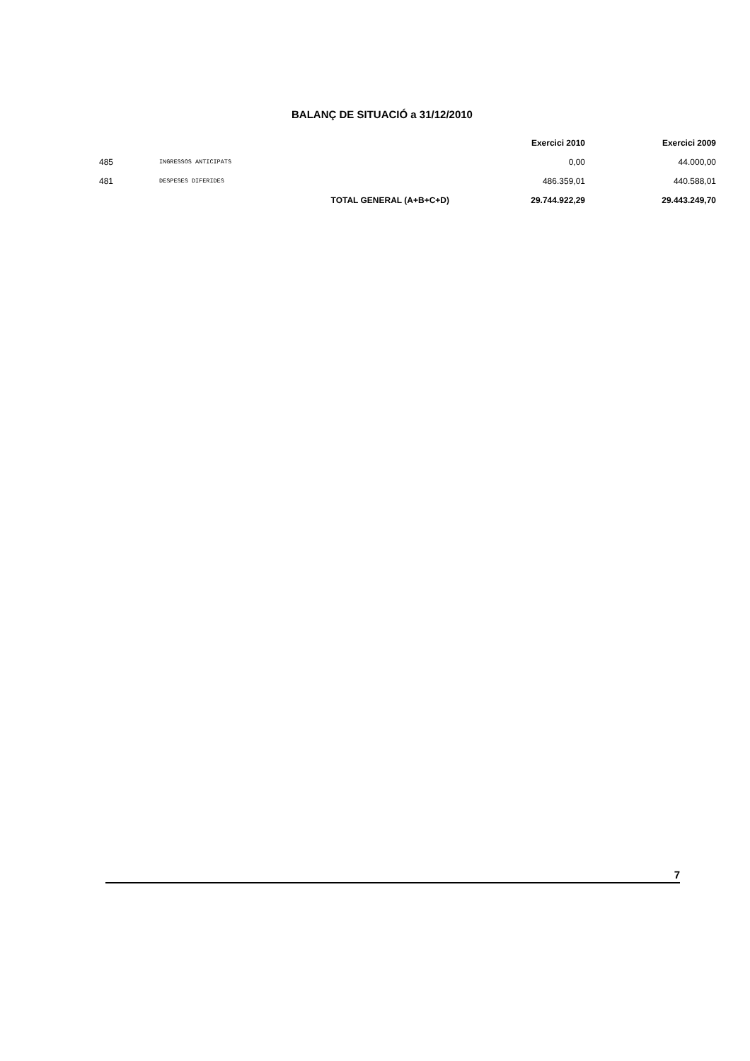BALANÇ DE SITUACIÓ a 31/12/2010
| | | | Exercici 2010 | Exercici 2009 |
| 485 | INGRESSOS ANTICIPATS | | 0,00 | 44.000,00 |
| 481 | DESPESES DIFERIDES | | 486.359,01 | 440.588,01 |
| | | TOTAL GENERAL (A+B+C+D) | 29.744.922,29 | 29.443.249,70 |
7